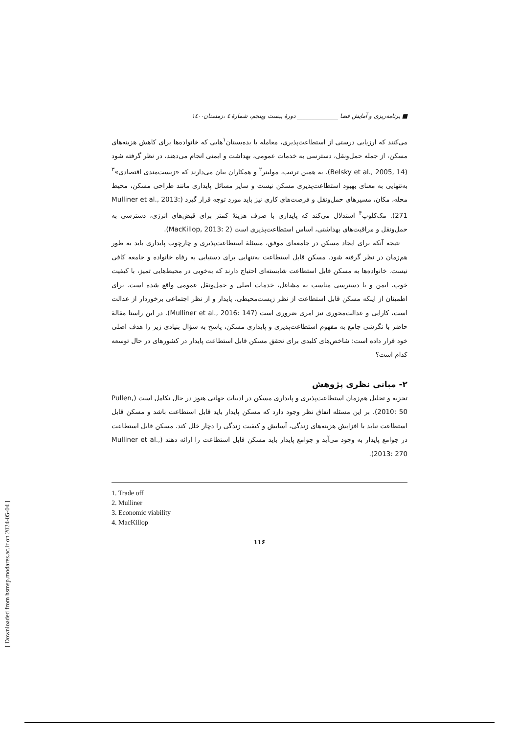■ برنامه‌ریزی و آمایش فضا ______________ دورهٔ بیست وپنجم، شمارهٔ ٤ ،زمستان١٤٠٠
می‌کنند که ارزیابی درستی از استطاعت‌پذیری، معامله یا بده‌بستان<sup>۱</sup>هایی که خانواده‌ها برای کاهش هزینه‌های مسکن، از جمله حمل‌ونقل، دسترسی به خدمات عمومی، بهداشت و ایمنی انجام می‌دهند، در نظر گرفته شود (Belsky et al., 2005, 14). به همین ترتیب، مولینر<sup>۲</sup> و همکاران بیان می‌دارند که «زیست‌مندی اقتصادی»<sup>۳</sup> به‌تنهایی به معنای بهبود استطاعت‌پذیری مسکن نیست و سایر مسائل پایداری مانند طراحی مسکن، محیط محله، مکان، مسیرهای حمل‌ونقل و فرصت‌های کاری نیز باید مورد توجه قرار گیرد (Mulliner et al., 2013: 271). مک‌کلوپ<sup>۴</sup> استدلال می‌کند که پایداری با صرف هزینهٔ کمتر برای قبض‌های انرژی، دسترسی به حمل‌ونقل و مراقبت‌های بهداشتی، اساس استطاعت‌پذیری است (MacKillop, 2013: 2).
نتیجه آنکه برای ایجاد مسکن در جامعه‌ای موفق، مسئلهٔ استطاعت‌پذیری و چارچوب پایداری باید به طور هم‌زمان در نظر گرفته شود. مسکن قابل استطاعت به‌تنهایی برای دستیابی به رفاه خانواده و جامعه کافی نیست. خانواده‌ها به مسکن قابل استطاعت شایسته‌ای احتیاج دارند که به‌خوبی در محیط‌هایی تمیز، با کیفیت خوب، ایمن و با دسترسی مناسب به مشاغل، خدمات اصلی و حمل‌ونقل عمومی واقع شده است. برای اطمینان از اینکه مسکن قابل استطاعت از نظر زیست‌محیطی، پایدار و از نظر اجتماعی برخوردار از عدالت است، کارایی و عدالت‌محوری نیز امری ضروری است (Mulliner et al., 2016: 147). در این راستا مقالهٔ حاضر با نگرشی جامع به مفهوم استطاعت‌پذیری و پایداری مسکن، پاسخ به سؤال بنیادی زیر را هدف اصلی خود قرار داده است: شاخص‌های کلیدی برای تحقق مسکن قابل استطاعت پایدار در کشورهای در حال توسعه کدام است؟
۲- مبانی نظری پژوهش
تجزیه و تحلیل هم‌زمان استطاعت‌پذیری و پایداری مسکن در ادبیات جهانی هنوز در حال تکامل است (Pullen, 2010: 50). بر این مسئله اتفاق نظر وجود دارد که مسکن پایدار باید قابل استطاعت باشد و مسکن قابل استطاعت نباید با افزایش هزینه‌های زندگی، آسایش و کیفیت زندگی را دچار خلل کند. مسکن قابل استطاعت در جوامع پایدار به وجود می‌آید و جوامع پایدار باید مسکن قابل استطاعت را ارائه دهند (Mulliner et al., 2013: 270).
1. Trade off
2. Mulliner
3. Economic viability
4. MacKillop
۱۱۶
[ Downloaded from hsmsp.modares.ac.ir on 2024-05-04 ]